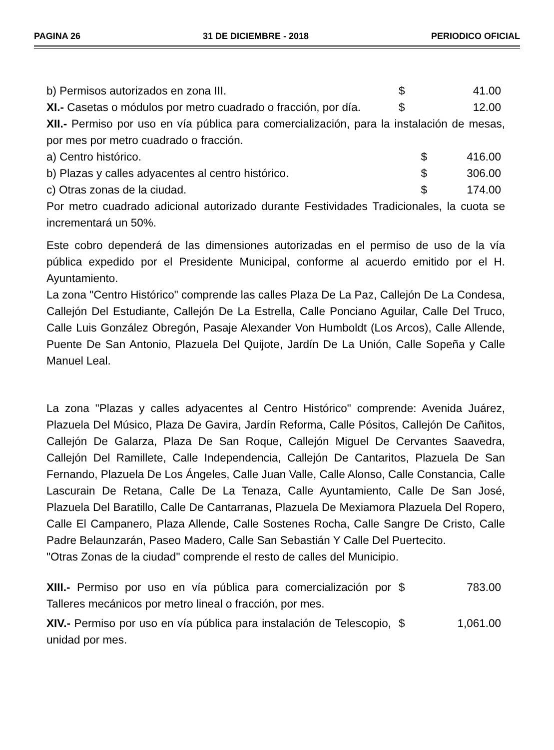PAGINA 26 31 DE DICIEMBRE - 2018 PERIODICO OFICIAL
| b) Permisos autorizados en zona III. | $ | 41.00 |
| XI.- Casetas o módulos por metro cuadrado o fracción, por día. | $ | 12.00 |
XII.- Permiso por uso en vía pública para comercialización, para la instalación de mesas, por mes por metro cuadrado o fracción.
| a) Centro histórico. | $ | 416.00 |
| b) Plazas y calles adyacentes al centro histórico. | $ | 306.00 |
| c) Otras zonas de la ciudad. | $ | 174.00 |
Por metro cuadrado adicional autorizado durante Festividades Tradicionales, la cuota se incrementará un 50%.
Este cobro dependerá de las dimensiones autorizadas en el permiso de uso de la vía pública expedido por el Presidente Municipal, conforme al acuerdo emitido por el H. Ayuntamiento.
La zona "Centro Histórico" comprende las calles Plaza De La Paz, Callejón De La Condesa, Callejón Del Estudiante, Callejón De La Estrella, Calle Ponciano Aguilar, Calle Del Truco, Calle Luis González Obregón, Pasaje Alexander Von Humboldt (Los Arcos), Calle Allende, Puente De San Antonio, Plazuela Del Quijote, Jardín De La Unión, Calle Sopeña y Calle Manuel Leal.
La zona "Plazas y calles adyacentes al Centro Histórico" comprende: Avenida Juárez, Plazuela Del Músico, Plaza De Gavira, Jardín Reforma, Calle Pósitos, Callejón De Cañitos, Callejón De Galarza, Plaza De San Roque, Callejón Miguel De Cervantes Saavedra, Callejón Del Ramillete, Calle Independencia, Callejón De Cantaritos, Plazuela De San Fernando, Plazuela De Los Ángeles, Calle Juan Valle, Calle Alonso, Calle Constancia, Calle Lascurain De Retana, Calle De La Tenaza, Calle Ayuntamiento, Calle De San José, Plazuela Del Baratillo, Calle De Cantarranas, Plazuela De Mexiamora Plazuela Del Ropero, Calle El Campanero, Plaza Allende, Calle Sostenes Rocha, Calle Sangre De Cristo, Calle Padre Belaunzarán, Paseo Madero, Calle San Sebastián Y Calle Del Puertecito.
"Otras Zonas de la ciudad" comprende el resto de calles del Municipio.
| XIII.- Permiso por uso en vía pública para comercialización por Talleres mecánicos por metro lineal o fracción, por mes. | $ | 783.00 |
| XIV.- Permiso por uso en vía pública para instalación de Telescopio, unidad por mes. | $ | 1,061.00 |